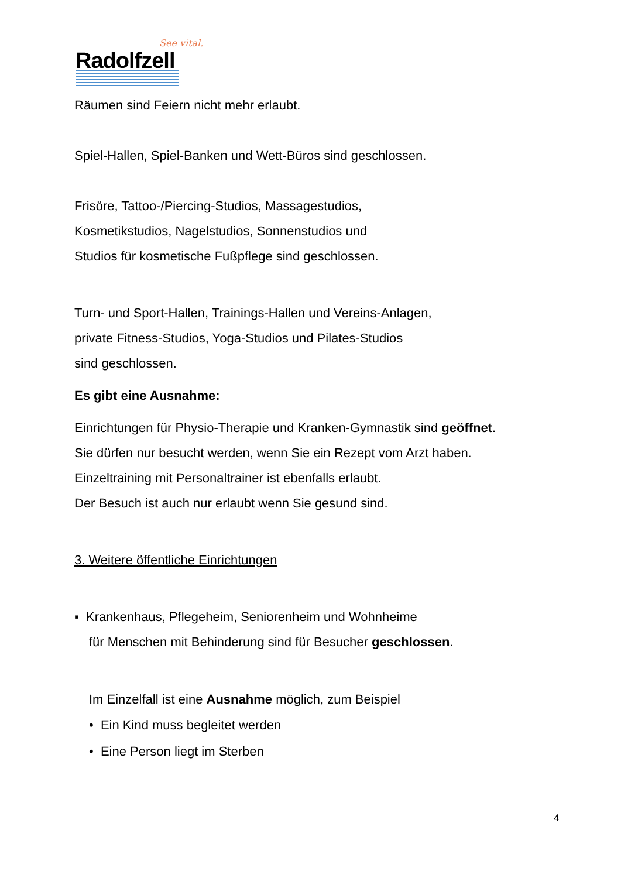See vital.
Radolfzell
Räumen sind Feiern nicht mehr erlaubt.
Spiel-Hallen, Spiel-Banken und Wett-Büros sind geschlossen.
Frisöre, Tattoo-/Piercing-Studios, Massagestudios,
Kosmetikstudios, Nagelstudios, Sonnenstudios und
Studios für kosmetische Fußpflege sind geschlossen.
Turn- und Sport-Hallen, Trainings-Hallen und Vereins-Anlagen,
private Fitness-Studios, Yoga-Studios und Pilates-Studios
sind geschlossen.
Es gibt eine Ausnahme:
Einrichtungen für Physio-Therapie und Kranken-Gymnastik sind geöffnet.
Sie dürfen nur besucht werden, wenn Sie ein Rezept vom Arzt haben.
Einzeltraining mit Personaltrainer ist ebenfalls erlaubt.
Der Besuch ist auch nur erlaubt wenn Sie gesund sind.
3. Weitere öffentliche Einrichtungen
▪ Krankenhaus, Pflegeheim, Seniorenheim und Wohnheime
für Menschen mit Behinderung sind für Besucher geschlossen.
Im Einzelfall ist eine Ausnahme möglich, zum Beispiel
• Ein Kind muss begleitet werden
• Eine Person liegt im Sterben
4